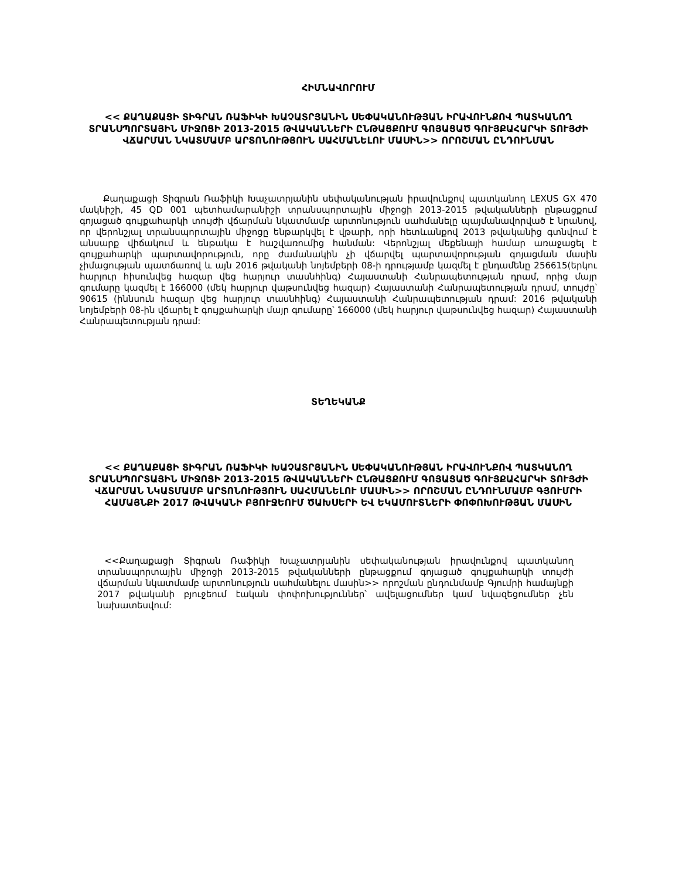ՀԻՄՆԱՎՈՐՈՒՄ
<< ՔԱՂԱՔԱՑԻ ՏԻԳՐԱՆ ՌԱՖԻԿԻ ԽԱՉԱՏՐՅԱՆԻՆ ՍԵՓԱԿԱՆՈՒԹՅԱՆ ԻՐԱՎՈՒՆՔՈՎ ՊԱՏԿԱՆՈՂ ՏՐԱՆՍՊՈՐՏԱՅԻՆ ՄԻՋՈՑԻ 2013-2015 ԹՎԱԿԱՆՆԵՐԻ ԸՆԹԱՑՔՈՒՄ ԳՈՅԱՑԱԾ ԳՈՒՅՔԱՀԱՐԿԻ ՏՈՒՅԺԻ ՎՃԱՐՄԱՆ ՆԿԱՏՄԱՄԲ ԱՐՏՈՆՈՒԹՅՈՒՆ ՍԱՀՄԱՆԵԼՈՒ ՄԱՍԻՆ>> ՈՐՈՇՄԱՆ ԸՆԴՈՒՆՄԱՆ
Քաղաքացի Տիգրան Ռաֆիկի Խաչատրյանին սեփականության իրավունքով պատկանող LEXUS GX 470 մակնիշի, 45 QD 001 պետհամարանիշի տրանսպորտային միջոցի 2013-2015 թվականների ընթացքում գոյացած գույքահարկի տույժի վճարման նկատմամբ արտոնություն սահմանելը պայմանավորված է նրանով, որ վերոնշյալ տրանսպորտային միջոցը ենթարկվել է վթարի, որի հետևանքով 2013 թվականից գտնվում է անսարք վիճակում և ենթակա է հաշվառումից հանման: Վերոնշյալ մեքենայի համար առաջացել է գույքահարկի պարտավորություն, որը ժամանակին չի վճարվել պարտավորության գոյացման մասին չիմացության պատճառով և այն 2016 թվականի նոյեմբերի 08-ի դրությամբ կազմել է ընդամենը 256615(երկու հարյուր հիսունվեց հազար վեց հարյուր տասնհինգ) Հայաստանի Հանրապետության դրամ, որից մայր գումարը կազմել է 166000 (մեկ հարյուր վաթսունվեց հազար) Հայաստանի Հանրապետության դրամ, տույժը՝ 90615 (իննսուն հազար վեց հարյուր տասնհինգ) Հայաստանի Հանրապետության դրամ: 2016 թվականի նոյեմբերի 08-ին վճարել է գույքահարկի մայր գումարը՝ 166000 (մեկ հարյուր վաթսունվեց հազար) Հայաստանի Հանրապետության դրամ:
ՏԵՂԵԿԱՆՔ
<< ՔԱՂԱՔԱՑԻ ՏԻԳՐԱՆ ՌԱՖԻԿԻ ԽԱՉԱՏՐՅԱՆԻՆ ՍԵՓԱԿԱՆՈՒԹՅԱՆ ԻՐԱՎՈՒՆՔՈՎ ՊԱՏԿԱՆՈՂ ՏՐԱՆՍՊՈՐՏԱՅԻՆ ՄԻՋՈՑԻ 2013-2015 ԹՎԱԿԱՆՆԵՐԻ ԸՆԹԱՑՔՈՒՄ ԳՈՅԱՑԱԾ ԳՈՒՅՔԱՀԱՐԿԻ ՏՈՒՅԺԻ ՎՃԱՐՄԱՆ ՆԿԱՏՄԱՄԲ ԱՐՏՈՆՈՒԹՅՈՒՆ ՍԱՀՄԱՆԵԼՈՒ ՄԱՍԻՆ>> ՈՐՈՇՄԱՆ ԸՆԴՈՒՆՄԱՄԲ ԳՅՈՒՄՐԻ ՀԱՄԱՅՆՔԻ 2017 ԹՎԱԿԱՆԻ ԲՅՈՒՋԵՈՒՄ ԾԱԽՍԵՐԻ ԵՎ ԵԿԱՄՈՒՏՆԵՐԻ ՓՈՓՈԽՈՒԹՅԱՆ ՄԱՍԻՆ
<<Քաղաքացի Տիգրան Ռաֆիկի Խաչատրյանին սեփականության իրավունքով պատկանող տրանսպորտային միջոցի 2013-2015 թվականների ընթացքում գոյացած գույքահարկի տույժի վճարման նկատմամբ արտոնություն սահմանելու մասին>> որոշման ընդունմամբ Գյումրի համայնքի 2017 թվականի բյուջեում էական փոփոխություններ՝ ավելացումներ կամ նվազեցումներ չեն նախատեսվում: